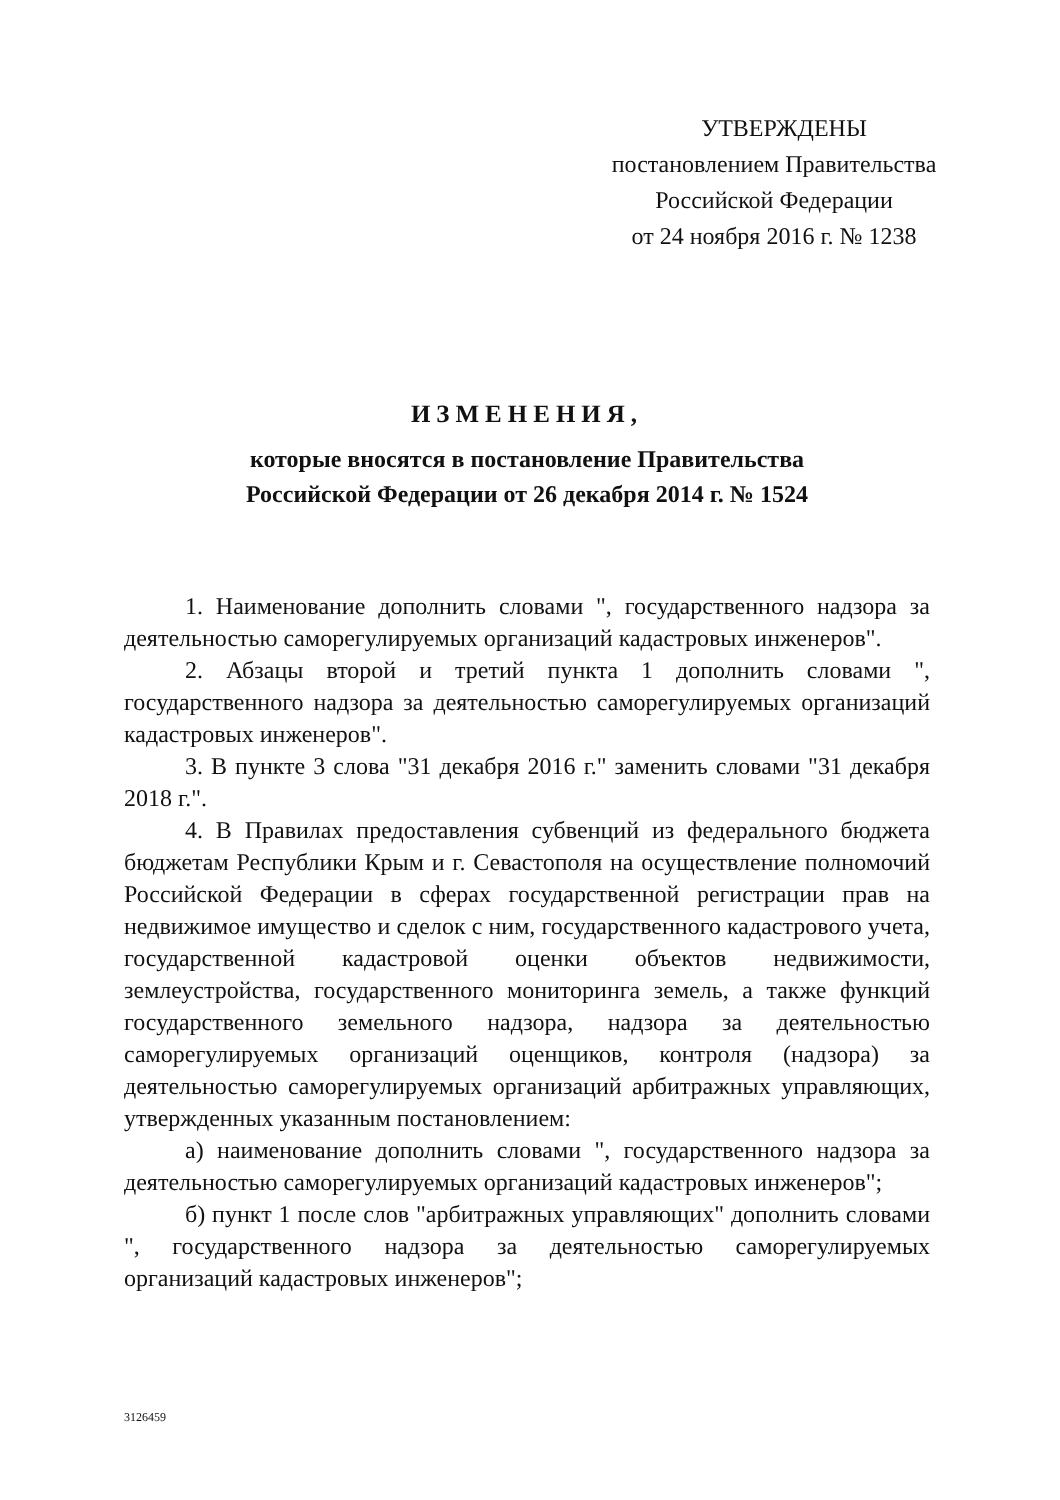УТВЕРЖДЕНЫ
постановлением Правительства
Российской Федерации
от 24 ноября 2016 г. № 1238
ИЗМЕНЕНИЯ,
которые вносятся в постановление Правительства
Российской Федерации от 26 декабря 2014 г. № 1524
1. Наименование дополнить словами ", государственного надзора за деятельностью саморегулируемых организаций кадастровых инженеров".
2. Абзацы второй и третий пункта 1 дополнить словами ", государственного надзора за деятельностью саморегулируемых организаций кадастровых инженеров".
3. В пункте 3 слова "31 декабря 2016 г." заменить словами "31 декабря 2018 г.".
4. В Правилах предоставления субвенций из федерального бюджета бюджетам Республики Крым и г. Севастополя на осуществление полномочий Российской Федерации в сферах государственной регистрации прав на недвижимое имущество и сделок с ним, государственного кадастрового учета, государственной кадастровой оценки объектов недвижимости, землеустройства, государственного мониторинга земель, а также функций государственного земельного надзора, надзора за деятельностью саморегулируемых организаций оценщиков, контроля (надзора) за деятельностью саморегулируемых организаций арбитражных управляющих, утвержденных указанным постановлением:
а) наименование дополнить словами ", государственного надзора за деятельностью саморегулируемых организаций кадастровых инженеров";
б) пункт 1 после слов "арбитражных управляющих" дополнить словами ", государственного надзора за деятельностью саморегулируемых организаций кадастровых инженеров";
3126459